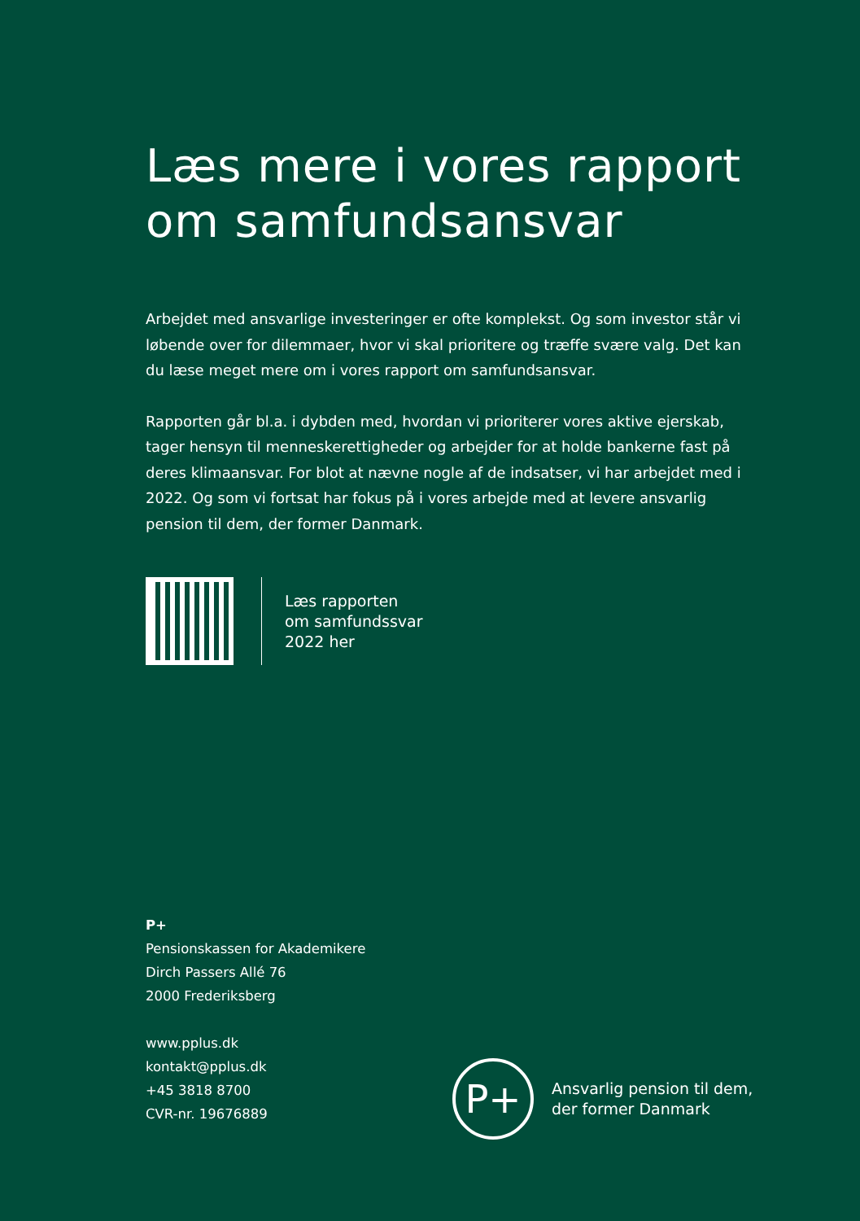Læs mere i vores rapport om samfundsansvar
Arbejdet med ansvarlige investeringer er ofte komplekst. Og som investor står vi løbende over for dilemmaer, hvor vi skal prioritere og træffe svære valg. Det kan du læse meget mere om i vores rapport om samfundsansvar.
Rapporten går bl.a. i dybden med, hvordan vi prioriterer vores aktive ejerskab, tager hensyn til menneskerettigheder og arbejder for at holde bankerne fast på deres klimaansvar. For blot at nævne nogle af de indsatser, vi har arbejdet med i 2022. Og som vi fortsat har fokus på i vores arbejde med at levere ansvarlig pension til dem, der former Danmark.
Læs rapporten
om samfundssvar
2022 her
P+
Pensionskassen for Akademikere
Dirch Passers Allé 76
2000 Frederiksberg
www.pplus.dk
kontakt@pplus.dk
+45 3818 8700
CVR-nr. 19676889
P+
Ansvarlig pension til dem,
der former Danmark